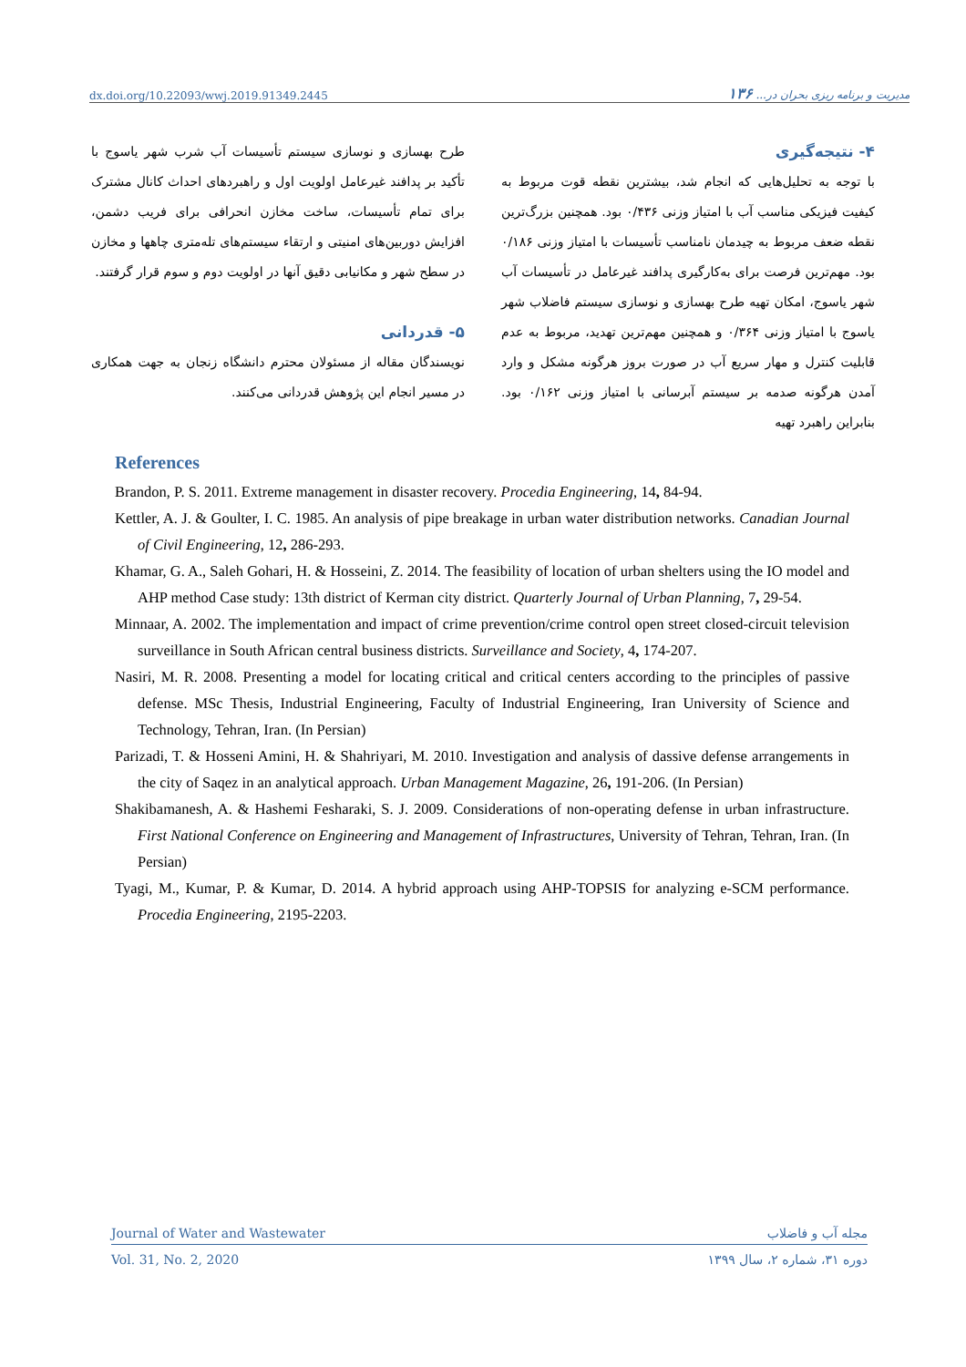dx.doi.org/10.22093/wwj.2019.91349.2445 مدیریت و برنامه ریزی بحران در... ۱۳۶
۴- نتیجه‌گیری
با توجه به تحلیل‌هایی که انجام شد، بیشترین نقطه قوت مربوط به کیفیت فیزیکی مناسب آب با امتیاز وزنی ۰/۴۳۶ بود. همچنین بزرگ‌ترین نقطه ضعف مربوط به چیدمان نامناسب تأسیسات با امتیاز وزنی ۰/۱۸۶ بود. مهم‌ترین فرصت برای به‌کارگیری پدافند غیرعامل در تأسیسات آب شهر یاسوج، امکان تهیه طرح بهسازی و نوسازی سیستم فاضلاب شهر یاسوج با امتیاز وزنی ۰/۳۶۴ و همچنین مهم‌ترین تهدید، مربوط به عدم قابلیت کنترل و مهار سریع آب در صورت بروز هرگونه مشکل و وارد آمدن هرگونه صدمه بر سیستم آبرسانی با امتیاز وزنی ۰/۱۶۲ بود. بنابراین راهبرد تهیه
طرح بهسازی و نوسازی سیستم تأسیسات آب شرب شهر یاسوج با تأکید بر پدافند غیرعامل اولویت اول و راهبردهای احداث کانال مشترک برای تمام تأسیسات، ساخت مخازن انحرافی برای فریب دشمن، افزایش دوربین‌های امنیتی و ارتقاء سیستم‌های تله‌متری چاهها و مخازن در سطح شهر و مکانیابی دقیق آنها در اولویت دوم و سوم قرار گرفتند.
۵- قدردانی
نویسندگان مقاله از مسئولان محترم دانشگاه زنجان به جهت همکاری در مسیر انجام این پژوهش قدردانی می‌کنند.
References
Brandon, P. S. 2011. Extreme management in disaster recovery. Procedia Engineering, 14, 84-94.
Kettler, A. J. & Goulter, I. C. 1985. An analysis of pipe breakage in urban water distribution networks. Canadian Journal of Civil Engineering, 12, 286-293.
Khamar, G. A., Saleh Gohari, H. & Hosseini, Z. 2014. The feasibility of location of urban shelters using the IO model and AHP method Case study: 13th district of Kerman city district. Quarterly Journal of Urban Planning, 7, 29-54.
Minnaar, A. 2002. The implementation and impact of crime prevention/crime control open street closed-circuit television surveillance in South African central business districts. Surveillance and Society, 4, 174-207.
Nasiri, M. R. 2008. Presenting a model for locating critical and critical centers according to the principles of passive defense. MSc Thesis, Industrial Engineering, Faculty of Industrial Engineering, Iran University of Science and Technology, Tehran, Iran. (In Persian)
Parizadi, T. & Hosseni Amini, H. & Shahriyari, M. 2010. Investigation and analysis of dassive defense arrangements in the city of Saqez in an analytical approach. Urban Management Magazine, 26, 191-206. (In Persian)
Shakibamanesh, A. & Hashemi Fesharaki, S. J. 2009. Considerations of non-operating defense in urban infrastructure. First National Conference on Engineering and Management of Infrastructures, University of Tehran, Tehran, Iran. (In Persian)
Tyagi, M., Kumar, P. & Kumar, D. 2014. A hybrid approach using AHP-TOPSIS for analyzing e-SCM performance. Procedia Engineering, 2195-2203.
Journal of Water and Wastewater مجله آب و فاضلاب
Vol. 31, No. 2, 2020 دوره ۳۱، شماره ۲، سال ۱۳۹۹